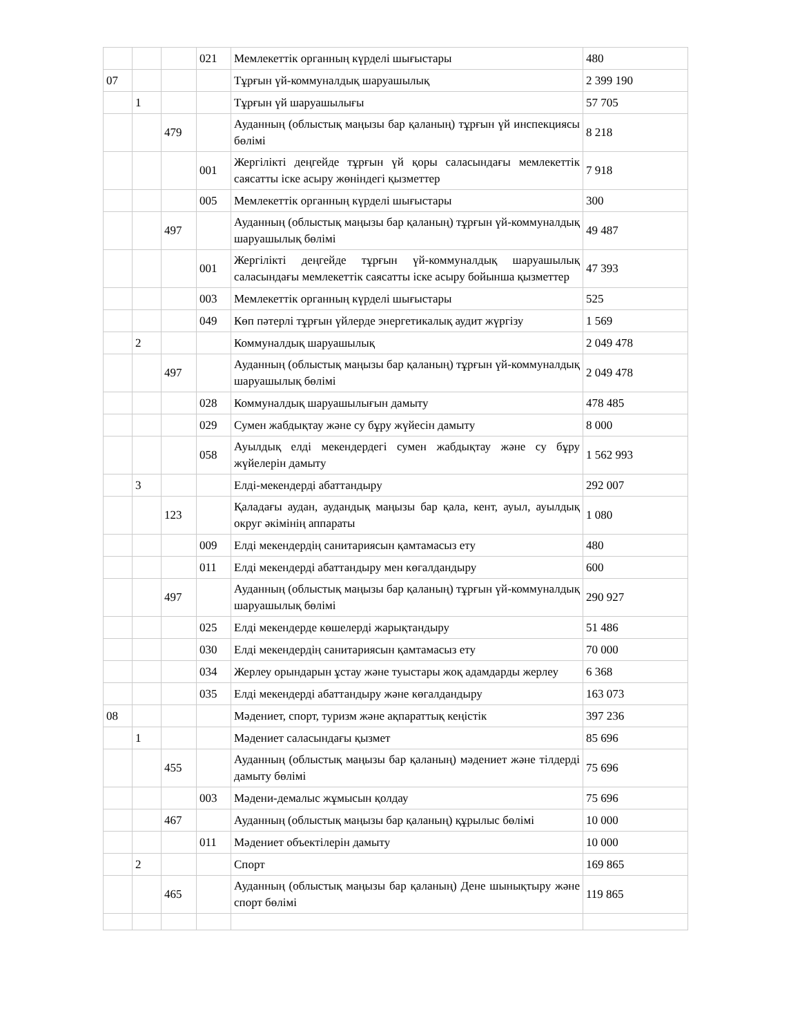| | | | 021 | Мемлекеттік органның күрделі шығыстары | 480 |
| 07 | | | | Тұрғын үй-коммуналдық шаруашылық | 2 399 190 |
| | 1 | | | Тұрғын үй шаруашылығы | 57 705 |
| | | 479 | | Ауданның (облыстық маңызы бар қаланың) тұрғын үй инспекциясы бөлімі | 8 218 |
| | | | 001 | Жергілікті деңгейде тұрғын үй қоры саласындағы мемлекеттік саясатты іске асыру жөніндегі қызметтер | 7 918 |
| | | | 005 | Мемлекеттік органның күрделі шығыстары | 300 |
| | | 497 | | Ауданның (облыстық маңызы бар қаланың) тұрғын үй-коммуналдық шаруашылық бөлімі | 49 487 |
| | | | 001 | Жергілікті деңгейде тұрғын үй-коммуналдық шаруашылық саласындағы мемлекеттік саясатты іске асыру бойынша қызметтер | 47 393 |
| | | | 003 | Мемлекеттік органның күрделі шығыстары | 525 |
| | | | 049 | Көп пәтерлі тұрғын үйлерде энергетикалық аудит жүргізу | 1 569 |
| | 2 | | | Коммуналдық шаруашылық | 2 049 478 |
| | | 497 | | Ауданның (облыстық маңызы бар қаланың) тұрғын үй-коммуналдық шаруашылық бөлімі | 2 049 478 |
| | | | 028 | Коммуналдық шаруашылығын дамыту | 478 485 |
| | | | 029 | Сумен жабдықтау және су бұру жүйесін дамыту | 8 000 |
| | | | 058 | Ауылдық елді мекендердегі сумен жабдықтау және су бұру жүйелерін дамыту | 1 562 993 |
| | 3 | | | Елді-мекендерді абаттандыру | 292 007 |
| | | 123 | | Қаладағы аудан, аудандық маңызы бар қала, кент, ауыл, ауылдық округ әкімінің аппараты | 1 080 |
| | | | 009 | Елді мекендердің санитариясын қамтамасыз ету | 480 |
| | | | 011 | Елді мекендерді абаттандыру мен көгалдандыру | 600 |
| | | 497 | | Ауданның (облыстық маңызы бар қаланың) тұрғын үй-коммуналдық шаруашылық бөлімі | 290 927 |
| | | | 025 | Елді мекендерде көшелерді жарықтандыру | 51 486 |
| | | | 030 | Елді мекендердің санитариясын қамтамасыз ету | 70 000 |
| | | | 034 | Жерлеу орындарын ұстау және туыстары жоқ адамдарды жерлеу | 6 368 |
| | | | 035 | Елді мекендерді абаттандыру және көгалдандыру | 163 073 |
| 08 | | | | Мәдениет, спорт, туризм және ақпараттық кеңістік | 397 236 |
| | 1 | | | Мәдениет саласындағы қызмет | 85 696 |
| | | 455 | | Ауданның (облыстық маңызы бар қаланың) мәдениет және тілдерді дамыту бөлімі | 75 696 |
| | | | 003 | Мәдени-демалыс жұмысын қолдау | 75 696 |
| | | 467 | | Ауданның (облыстық маңызы бар қаланың) құрылыс бөлімі | 10 000 |
| | | | 011 | Мәдениет объектілерін дамыту | 10 000 |
| | 2 | | | Спорт | 169 865 |
| | | 465 | | Ауданның (облыстық маңызы бар қаланың) Дене шынықтыру және спорт бөлімі | 119 865 |